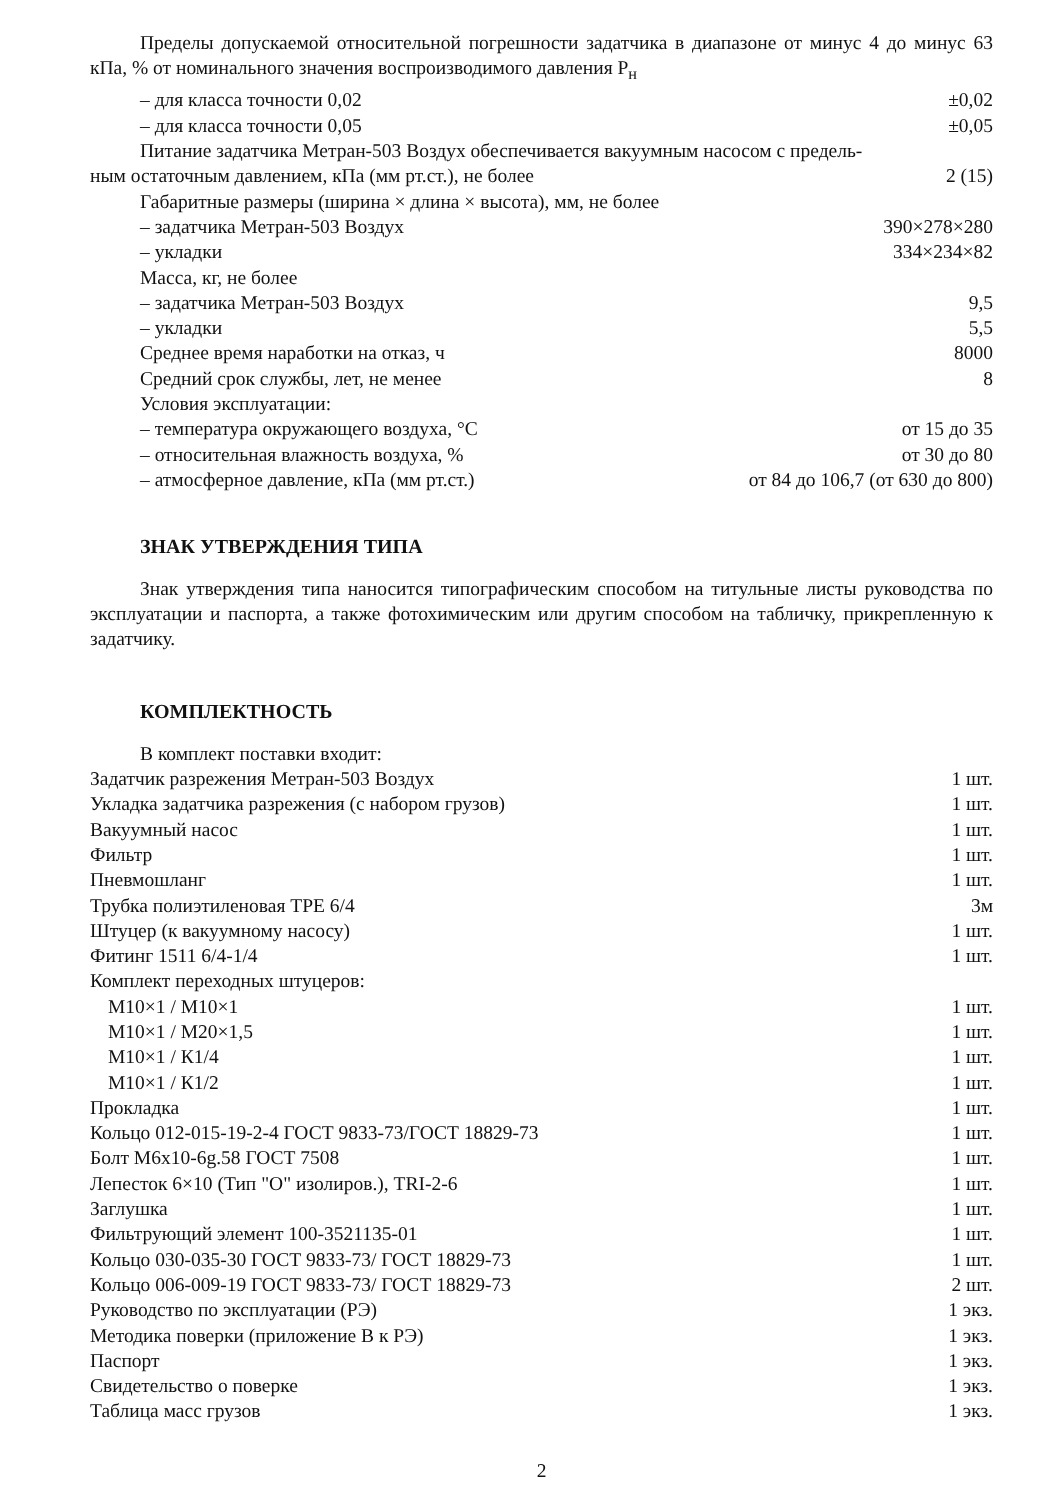Пределы допускаемой относительной погрешности задатчика в диапазоне от минус 4 до минус 63 кПа, % от номинального значения воспроизводимого давления Р<sub>н</sub>
– для класса точности 0,02 ±0,02
– для класса точности 0,05 ±0,05
Питание задатчика Метран-503 Воздух обеспечивается вакуумным насосом с предель-
ным остаточным давлением, кПа (мм рт.ст.), не более 2 (15)
Габаритные размеры (ширина × длина × высота), мм, не более
– задатчика Метран-503 Воздух 390×278×280
– укладки 334×234×82
Масса, кг, не более
– задатчика Метран-503 Воздух 9,5
– укладки 5,5
Среднее время наработки на отказ, ч 8000
Средний срок службы, лет, не менее 8
Условия эксплуатации:
– температура окружающего воздуха, °С от 15 до 35
– относительная влажность воздуха, % от 30 до 80
– атмосферное давление, кПа (мм рт.ст.) от 84 до 106,7 (от 630 до 800)
ЗНАК УТВЕРЖДЕНИЯ ТИПА
Знак утверждения типа наносится типографическим способом на титульные листы руководства по эксплуатации и паспорта, а также фотохимическим или другим способом на табличку, прикрепленную к задатчику.
КОМПЛЕКТНОСТЬ
В комплект поставки входит:
Задатчик разрежения Метран-503 Воздух 1 шт.
Укладка задатчика разрежения (с набором грузов) 1 шт.
Вакуумный насос 1 шт.
Фильтр 1 шт.
Пневмошланг 1 шт.
Трубка полиэтиленовая TPE 6/4 3м
Штуцер (к вакуумному насосу) 1 шт.
Фитинг 1511 6/4-1/4 1 шт.
Комплект переходных штуцеров:
М10×1 / М10×1 1 шт.
М10×1 / М20×1,5 1 шт.
М10×1 / К1/4 1 шт.
М10×1 / К1/2 1 шт.
Прокладка 1 шт.
Кольцо 012-015-19-2-4 ГОСТ 9833-73/ГОСТ 18829-73 1 шт.
Болт М6х10-6g.58 ГОСТ 7508 1 шт.
Лепесток 6×10 (Тип "О" изолиров.), TRI-2-6 1 шт.
Заглушка 1 шт.
Фильтрующий элемент 100-3521135-01 1 шт.
Кольцо 030-035-30 ГОСТ 9833-73/ ГОСТ 18829-73 1 шт.
Кольцо 006-009-19 ГОСТ 9833-73/ ГОСТ 18829-73 2 шт.
Руководство по эксплуатации (РЭ) 1 экз.
Методика поверки (приложение В к РЭ) 1 экз.
Паспорт 1 экз.
Свидетельство о поверке 1 экз.
Таблица масс грузов 1 экз.
2